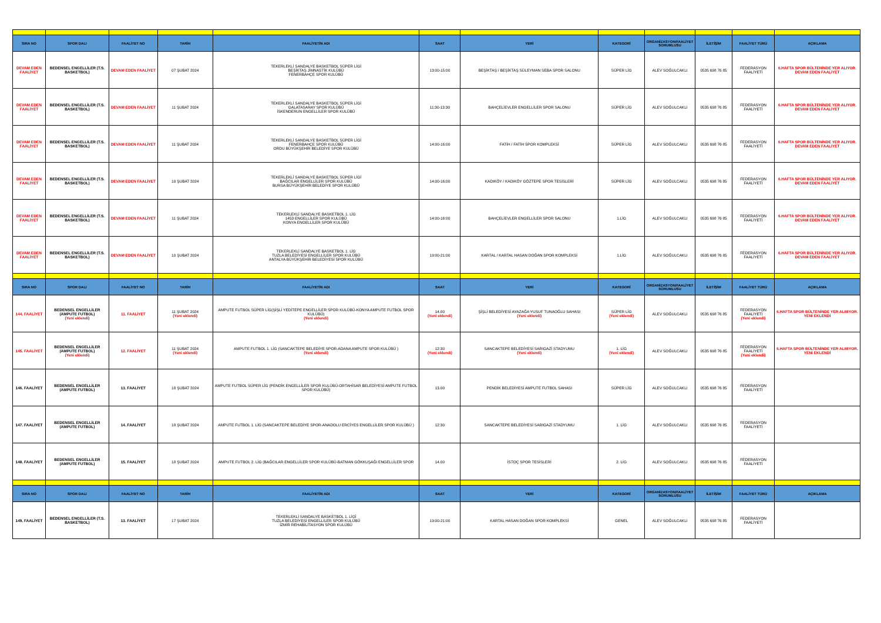| SIRA NO | SPOR DALI | FAALİYET NO | TARİH | FAALİYETİN ADI | SAAT | YERİ | KATEGORİ | ORGANİZASYON/FAALİYET SORUMLUSU | İLETİŞİM | FAALİYET TÜRÜ | AÇIKLAMA |
| --- | --- | --- | --- | --- | --- | --- | --- | --- | --- | --- | --- |
| DEVAM EDEN FAALİYET | BEDENSEL ENGELLİLER (T.S. BASKETBOL) | DEVAM EDEN FAALİYET | 07 ŞUBAT 2024 | TEKERLEKLİ SANDALYE BASKETBOL SÜPER LİGİ BEŞİKTAŞ JİMNASTİK KULÜBÜ FENERBAHÇE SPOR KULÜBÜ | 13:00-15:00 | BEŞİKTAŞ / BEŞİKTAŞ SÜLEYMAN SEBA SPOR SALONU | SÜPER LİG | ALEV SOĞULCAKLI | 0535 698 76 85 | FEDERASYON FAALİYETİ | 6.HAFTA SPOR BÜLTENİNDE YER ALIYOR. DEVAM EDEN FAALİYET |
| DEVAM EDEN FAALİYET | BEDENSEL ENGELLİLER (T.S. BASKETBOL) | DEVAM EDEN FAALİYET | 11 ŞUBAT 2024 | TEKERLEKLİ SANDALYE BASKETBOL SÜPER LİGİ GALATASARAY SPOR KULÜBÜ İSKENDERUN ENGELLİLER SPOR KULÜBÜ | 11:30-13:30 | BAHÇELİEVLER ENGELLİLER SPOR SALONU | SÜPER LİG | ALEV SOĞULCAKLI | 0535 698 76 85 | FEDERASYON FAALİYETİ | 6.HAFTA SPOR BÜLTENİNDE YER ALIYOR. DEVAM EDEN FAALİYET |
| DEVAM EDEN FAALİYET | BEDENSEL ENGELLİLER (T.S. BASKETBOL) | DEVAM EDEN FAALİYET | 11 ŞUBAT 2024 | TEKERLEKLİ SANDALYE BASKETBOL SÜPER LİGİ FENERBAHÇE SPOR KULÜBÜ ORDU BÜYÜKŞEHİR BELEDİYE SPOR KULÜBÜ | 14:00-16:00 | FATİH / FATİH SPOR KOMPLEKSİ | SÜPER LİG | ALEV SOĞULCAKLI | 0535 698 76 85 | FEDERASYON FAALİYETİ | 6.HAFTA SPOR BÜLTENİNDE YER ALIYOR. DEVAM EDEN FAALİYET |
| DEVAM EDEN FAALİYET | BEDENSEL ENGELLİLER (T.S. BASKETBOL) | DEVAM EDEN FAALİYET | 10 ŞUBAT 2024 | TEKERLEKLİ SANDALYE BASKETBOL SÜPER LİGİ BAĞCILAR ENGELLİLER SPOR KULÜBÜ BURSA BÜYÜKŞEHİR BELEDİYE SPOR KULÜBÜ | 14:00-16:00 | KADIKÖY / KADIKÖY GÖZTEPE SPOR TESİSLERİ | SÜPER LİG | ALEV SOĞULCAKLI | 0535 698 76 85 | FEDERASYON FAALİYETİ | 6.HAFTA SPOR BÜLTENİNDE YER ALIYOR. DEVAM EDEN FAALİYET |
| DEVAM EDEN FAALİYET | BEDENSEL ENGELLİLER (T.S. BASKETBOL) | DEVAM EDEN FAALİYET | 11 ŞUBAT 2024 | TEKERLEKLİ SANDALYE BASKETBOL 1. LİG 1453 ENGELLİLER SPOR KULÜBÜ KONYA ENGELLİLER SPOR KULÜBÜ | 14:00-16:00 | BAHÇELİEVLER ENGELLİLER SPOR SALONU | 1.LİG | ALEV SOĞULCAKLI | 0535 698 76 85 | FEDERASYON FAALİYETİ | 6.HAFTA SPOR BÜLTENİNDE YER ALIYOR. DEVAM EDEN FAALİYET |
| DEVAM EDEN FAALİYET | BEDENSEL ENGELLİLER (T.S. BASKETBOL) | DEVAM EDEN FAALİYET | 10 ŞUBAT 2024 | TEKERLEKLİ SANDALYE BASKETBOL 1. LİG TUZLA BELEDİYESİ ENGELLİLER SPOR KULÜBÜ ANTALYA BÜYÜKŞEHİR BELEDİYESİ SPOR KULÜBÜ | 19:00-21:00 | KARTAL / KARTAL HASAN DOĞAN SPOR KOMPLEKSİ | 1.LİG | ALEV SOĞULCAKLI | 0535 698 76 85 | FEDERASYON FAALİYETİ | 6.HAFTA SPOR BÜLTENİNDE YER ALIYOR. DEVAM EDEN FAALİYET |
| SIRA NO | SPOR DALI | FAALİYET NO | TARİH | FAALİYETİN ADI | SAAT | YERİ | KATEGORİ | ORGANİZASYON/FAALİYET SORUMLUSU | İLETİŞİM | FAALİYET TÜRÜ | AÇIKLAMA |
| 144. FAALİYET | BEDENSEL ENGELLİLER (AMPUTE FUTBOL) (Yeni eklendi) | 11. FAALİYET | 11 ŞUBAT 2024 (Yeni eklendi) | AMPUTE FUTBOL SÜPER LİG(ŞİŞLİ YEDİTEPE ENGELLİLER SPOR KULÜBÜ-KONYA AMPUTE FUTBOL SPOR KULÜBÜ) (Yeni eklendi) | 14.00 (Yeni eklendi) | ŞİŞLİ BELEDİYESİ AYAZAĞA YUSUF TUNAOĞLU SAHASI (Yeni eklendi) | SÜPER LİG (Yeni eklendi) | ALEV SOĞULCAKLI | 0535 698 76 85 | FEDERASYON FAALİYETİ (Yeni eklendi) | 6.HAFTA SPOR BÜLTENİNDE YER ALMIYOR. YENİ EKLENDİ |
| 145. FAALİYET | BEDENSEL ENGELLİLER (AMPUTE FUTBOL) (Yeni eklendi) | 12. FAALİYET | 11 ŞUBAT 2024 (Yeni eklendi) | AMPUTE FUTBOL 1. LİG (SANCAKTEPE BELEDİYE SPOR-ADANA AMPUTE SPOR KULÜBÜ ) (Yeni eklendi) | 12:30 (Yeni eklendi) | SANCAKTEPE BELEDİYESİ SARIGAZİ STADYUMU (Yeni eklendi) | 1. LİG (Yeni eklendi) | ALEV SOĞULCAKLI | 0535 698 76 85 | FEDERASYON FAALİYETİ (Yeni eklendi) | 6.HAFTA SPOR BÜLTENİNDE YER ALMIYOR. YENİ EKLENDİ |
| 146. FAALİYET | BEDENSEL ENGELLİLER (AMPUTE FUTBOL) | 13. FAALİYET | 18 ŞUBAT 2024 | AMPUTE FUTBOL SÜPER LİG (PENDİK ENGELLİLER SPOR KULÜBÜ-ORTAHİSAR BELEDİYESİ AMPUTE FUTBOL SPOR KULÜBÜ) | 13.00 | PENDİK BELEDİYESİ AMPUTE FUTBOL SAHASI | SÜPER LİG | ALEV SOĞULCAKLI | 0535 698 76 85 | FEDERASYON FAALİYETİ | |
| 147. FAALİYET | BEDENSEL ENGELLİLER (AMPUTE FUTBOL) | 14. FAALİYET | 18 ŞUBAT 2024 | AMPUTE FUTBOL 1. LİG (SANCAKTEPE BELEDİYE SPOR-ANADOLU ERCİYES ENGELLİLER SPOR KULÜBÜ ) | 12:30 | SANCAKTEPE BELEDİYESİ SARIGAZİ STADYUMU | 1. LİG | ALEV SOĞULCAKLI | 0535 698 76 85 | FEDERASYON FAALİYETİ | |
| 148. FAALİYET | BEDENSEL ENGELLİLER (AMPUTE FUTBOL) | 15. FAALİYET | 18 ŞUBAT 2024 | AMPUTE FUTBOL 2. LİG (BAĞCILAR ENGELLİLER SPOR KULÜBÜ-BATMAN GÖKKUŞAĞI ENGELLİLER SPOR | 14.00 | İSTOÇ SPOR TESİSLERİ | 2. LİG | ALEV SOĞULCAKLI | 0535 698 76 85 | FEDERASYON FAALİYETİ | |
| SIRA NO | SPOR DALI | FAALİYET NO | TARİH | FAALİYETİN ADI | SAAT | YERİ | KATEGORİ | ORGANİZASYON/FAALİYET SORUMLUSU | İLETİŞİM | FAALİYET TÜRÜ | AÇIKLAMA |
| 149. FAALİYET | BEDENSEL ENGELLİLER (T.S. BASKETBOL) | 13. FAALİYET | 17 ŞUBAT 2024 | TEKERLEKLİ SANDALYE BASKETBOL 1. LİGİ TUZLA BELEDİYESİ ENGELLİLER SPOR KULÜBÜ İZMİR REHABİLİTASYON SPOR KULÜBÜ | 19:00-21:00 | KARTAL HASAN DOĞAN SPOR KOMPLEKSİ | GENEL | ALEV SOĞULCAKLI | 0535 698 76 85 | FEDERASYON FAALİYETİ | |